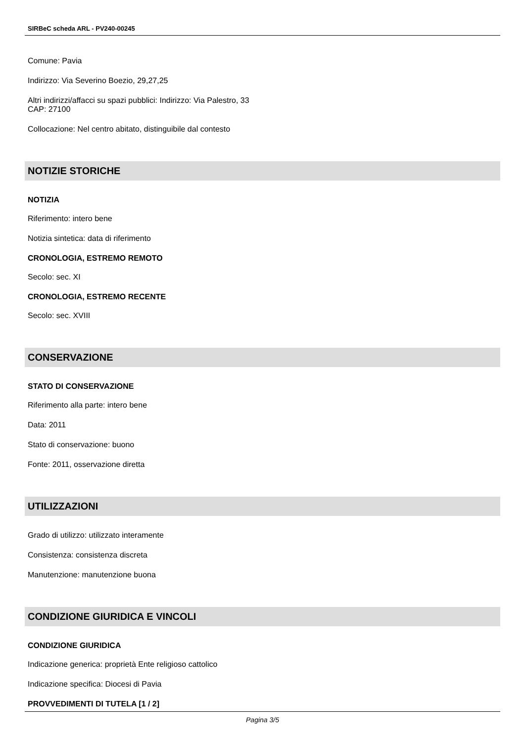SIRBeC scheda ARL - PV240-00245
Comune: Pavia
Indirizzo: Via Severino Boezio, 29,27,25
Altri indirizzi/affacci su spazi pubblici: Indirizzo: Via Palestro, 33
CAP: 27100
Collocazione: Nel centro abitato, distinguibile dal contesto
NOTIZIE STORICHE
NOTIZIA
Riferimento: intero bene
Notizia sintetica: data di riferimento
CRONOLOGIA, ESTREMO REMOTO
Secolo: sec. XI
CRONOLOGIA, ESTREMO RECENTE
Secolo: sec. XVIII
CONSERVAZIONE
STATO DI CONSERVAZIONE
Riferimento alla parte: intero bene
Data: 2011
Stato di conservazione: buono
Fonte: 2011, osservazione diretta
UTILIZZAZIONI
Grado di utilizzo: utilizzato interamente
Consistenza: consistenza discreta
Manutenzione: manutenzione buona
CONDIZIONE GIURIDICA E VINCOLI
CONDIZIONE GIURIDICA
Indicazione generica: proprietà Ente religioso cattolico
Indicazione specifica: Diocesi di Pavia
PROVVEDIMENTI DI TUTELA [1 / 2]
Pagina 3/5